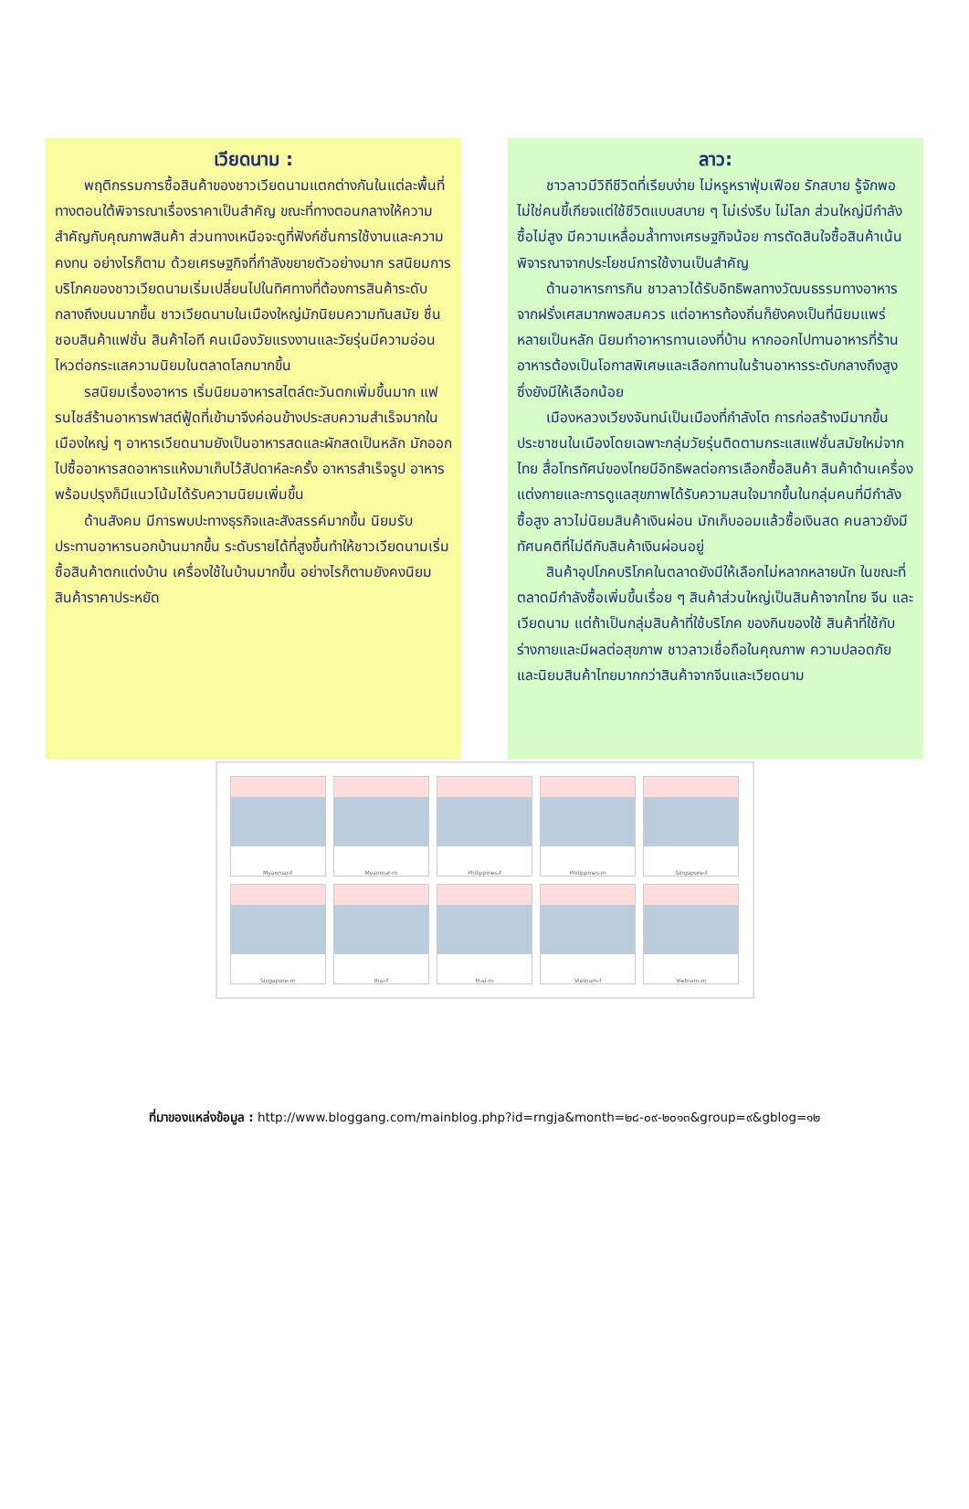เวียดนาม :
พฤติกรรมการซื้อสินค้าของชาวเวียดนามแตกต่างกันในแต่ละพื้นที่ ทางตอนใต้พิจารณาเรื่องราคาเป็นสำคัญ ขณะที่ทางตอนกลางให้ความสำคัญกับคุณภาพสินค้า ส่วนทางเหนือจะดูที่ฟังก์ชั่นการใช้งานและความคงทน อย่างไรก็ตาม ด้วยเศรษฐกิจที่กำลังขยายตัวอย่างมาก รสนิยมการบริโภคของชาวเวียดนามเริ่มเปลี่ยนไปในทิศทางที่ต้องการสินค้าระดับกลางถึงบนมากขึ้น ชาวเวียดนามในเมืองใหญ่มักนิยมความทันสมัย ชื่นชอบสินค้าแฟชั่น สินค้าไอที คนเมืองวัยแรงงานและวัยรุ่นมีความอ่อนไหวต่อกระแสความนิยมในตลาดโลกมากขึ้น
รสนิยมเรื่องอาหาร เริ่มนิยมอาหารสไตล์ตะวันตกเพิ่มขึ้นมาก แฟรนไชส์ร้านอาหารฟาสต์ฟู้ดที่เข้ามาจึงค่อนข้างประสบความสำเร็จมากในเมืองใหญ่ ๆ อาหารเวียดนามยังเป็นอาหารสดและผักสดเป็นหลัก มักออกไปซื้ออาหารสดอาหารแห้งมาเก็บไว้สัปดาห์ละครั้ง อาหารสำเร็จรูป อาหารพร้อมปรุงก็มีแนวโน้มได้รับความนิยมเพิ่มขึ้น
ด้านสังคม มีการพบปะทางธุรกิจและสังสรรค์มากขึ้น นิยมรับประทานอาหารนอกบ้านมากขึ้น ระดับรายได้ที่สูงขึ้นทำให้ชาวเวียดนามเริ่มซื้อสินค้าตกแต่งบ้าน เครื่องใช้ในบ้านมากขึ้น อย่างไรก็ตามยังคงนิยมสินค้าราคาประหยัด
ลาว:
ชาวลาวมีวิถีชีวิตที่เรียบง่าย ไม่หรูหราฟุ่มเฟือย รักสบาย รู้จักพอ ไม่ใช่คนขี้เกียจแต่ใช้ชีวิตแบบสบาย ๆ ไม่เร่งรีบ ไม่โลภ ส่วนใหญ่มีกำลังซื้อไม่สูง มีความเหลื่อมล้ำทางเศรษฐกิจน้อย การตัดสินใจซื้อสินค้าเน้นพิจารณาจากประโยชน์การใช้งานเป็นสำคัญ
ด้านอาหารการกิน ชาวลาวได้รับอิทธิพลทางวัฒนธรรมทางอาหารจากฝรั่งเศสมากพอสมควร แต่อาหารท้องถิ่นก็ยังคงเป็นที่นิยมแพร่หลายเป็นหลัก นิยมทำอาหารทานเองที่บ้าน หากออกไปทานอาหารที่ร้านอาหารต้องเป็นโอกาสพิเศษและเลือกทานในร้านอาหารระดับกลางถึงสูง ซึ่งยังมีให้เลือกน้อย
เมืองหลวงเวียงจันทน์เป็นเมืองที่กำลังโต การก่อสร้างมีมากขึ้น ประชาชนในเมืองโดยเฉพาะกลุ่มวัยรุ่นติดตามกระแสแฟชั่นสมัยใหม่จากไทย สื่อโทรทัศน์ของไทยมีอิทธิพลต่อการเลือกซื้อสินค้า สินค้าด้านเครื่องแต่งกายและการดูแลสุขภาพได้รับความสนใจมากขึ้นในกลุ่มคนที่มีกำลังซื้อสูง ลาวไม่นิยมสินค้าเงินผ่อน มักเก็บออมแล้วซื้อเงินสด คนลาวยังมีทัศนคติที่ไม่ดีกับสินค้าเงินผ่อนอยู่
สินค้าอุปโภคบริโภคในตลาดยังมีให้เลือกไม่หลากหลายนัก ในขณะที่ตลาดมีกำลังซื้อเพิ่มขึ้นเรื่อย ๆ สินค้าส่วนใหญ่เป็นสินค้าจากไทย จีน และเวียดนาม แต่ถ้าเป็นกลุ่มสินค้าที่ใช้บริโภค ของกินของใช้ สินค้าที่ใช้กับร่างกายและมีผลต่อสุขภาพ ชาวลาวเชื่อถือในคุณภาพ ความปลอดภัย และนิยมสินค้าไทยมากกว่าสินค้าจากจีนและเวียดนาม
Myanmar-f
Myanmar-m
Philippines-f
Philippines-m
Singapore-f
Singapore-m
thai-f
thai-m
Vietnam-f
Vietnam-m
ที่มาของแหล่งข้อมูล : http://www.bloggang.com/mainblog.php?id=rngja&month=๒๘-๐๙-๒๐๑๓&group=๙&gblog=๑๒